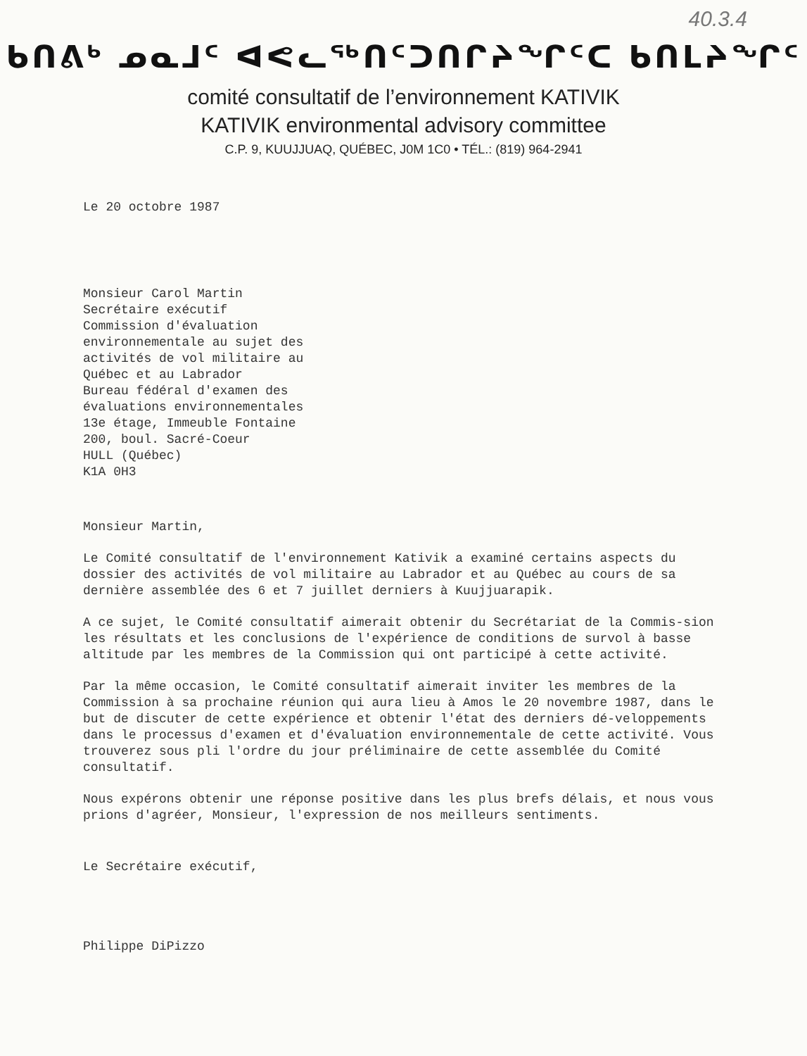40.3.4
ᑲᑎᕕᒃ ᓄᓇᒧᑦ ᐊᕙᓚᖅᑎᑦᑐᑎᒋᔨᖏᑦᑕ ᑲᑎᒪᔨᖏᑦ
comité consultatif de l’environnement KATIVIK
KATIVIK environmental advisory committee
C.P. 9, KUUJJUAQ, QUÉBEC, J0M 1C0 • TÉL.: (819) 964-2941
Le 20 octobre 1987
Monsieur Carol Martin
Secrétaire exécutif
Commission d'évaluation
environnementale au sujet des
activités de vol militaire au
Québec et au Labrador
Bureau fédéral d'examen des
évaluations environnementales
13e étage, Immeuble Fontaine
200, boul. Sacré-Coeur
HULL (Québec)
K1A 0H3
Monsieur Martin,
Le Comité consultatif de l'environnement Kativik a examiné certains aspects du dossier des activités de vol militaire au Labrador et au Québec au cours de sa dernière assemblée des 6 et 7 juillet derniers à Kuujjuarapik.
A ce sujet, le Comité consultatif aimerait obtenir du Secrétariat de la Commis-sion les résultats et les conclusions de l'expérience de conditions de survol à basse altitude par les membres de la Commission qui ont participé à cette activité.
Par la même occasion, le Comité consultatif aimerait inviter les membres de la Commission à sa prochaine réunion qui aura lieu à Amos le 20 novembre 1987, dans le but de discuter de cette expérience et obtenir l'état des derniers dé-veloppements dans le processus d'examen et d'évaluation environnementale de cette activité. Vous trouverez sous pli l'ordre du jour préliminaire de cette assemblée du Comité consultatif.
Nous expérons obtenir une réponse positive dans les plus brefs délais, et nous vous prions d'agréer, Monsieur, l'expression de nos meilleurs sentiments.
Le Secrétaire exécutif,
Philippe DiPizzo